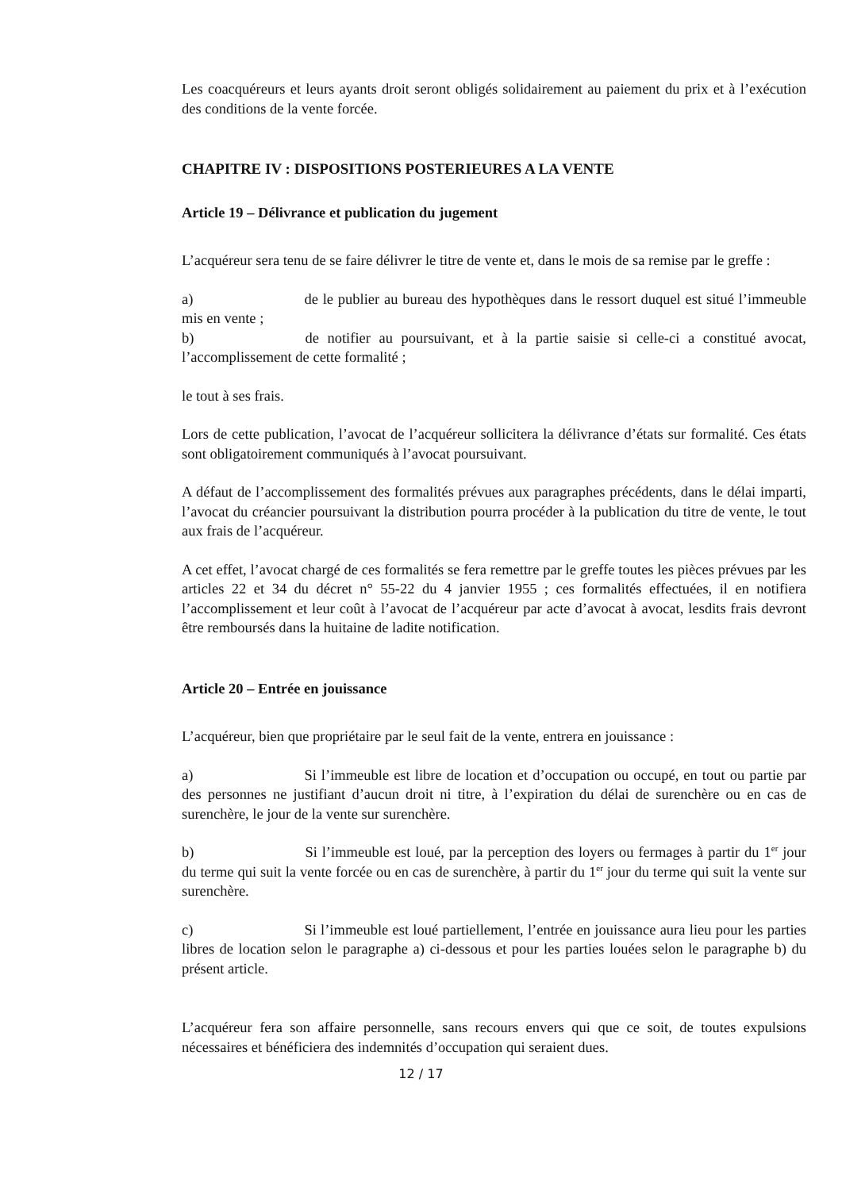Les coacquéreurs et leurs ayants droit seront obligés solidairement au paiement du prix et à l’exécution des conditions de la vente forcée.
CHAPITRE IV : DISPOSITIONS POSTERIEURES A LA VENTE
Article 19 – Délivrance et publication du jugement
L’acquéreur sera tenu de se faire délivrer le titre de vente et, dans le mois de sa remise par le greffe :
a) de le publier au bureau des hypothèques dans le ressort duquel est situé l’immeuble mis en vente ;
b) de notifier au poursuivant, et à la partie saisie si celle-ci a constitué avocat, l’accomplissement de cette formalité ;
le tout à ses frais.
Lors de cette publication, l’avocat de l’acquéreur sollicitera la délivrance d’états sur formalité. Ces états sont obligatoirement communiqués à l’avocat poursuivant.
A défaut de l’accomplissement des formalités prévues aux paragraphes précédents, dans le délai imparti, l’avocat du créancier poursuivant la distribution pourra procéder à la publication du titre de vente, le tout aux frais de l’acquéreur.
A cet effet, l’avocat chargé de ces formalités se fera remettre par le greffe toutes les pièces prévues par les articles 22 et 34 du décret n° 55-22 du 4 janvier 1955 ; ces formalités effectuées, il en notifiera l’accomplissement et leur coût à l’avocat de l’acquéreur par acte d’avocat à avocat, lesdits frais devront être remboursés dans la huitaine de ladite notification.
Article 20 – Entrée en jouissance
L’acquéreur, bien que propriétaire par le seul fait de la vente, entrera en jouissance :
a) Si l’immeuble est libre de location et d’occupation ou occupé, en tout ou partie par des personnes ne justifiant d’aucun droit ni titre, à l’expiration du délai de surenchère ou en cas de surenchère, le jour de la vente sur surenchère.
b) Si l’immeuble est loué, par la perception des loyers ou fermages à partir du 1<sup>er</sup> jour du terme qui suit la vente forcée ou en cas de surenchère, à partir du 1<sup>er</sup> jour du terme qui suit la vente sur surenchère.
c) Si l’immeuble est loué partiellement, l’entrée en jouissance aura lieu pour les parties libres de location selon le paragraphe a) ci-dessous et pour les parties louées selon le paragraphe b) du présent article.
L’acquéreur fera son affaire personnelle, sans recours envers qui que ce soit, de toutes expulsions nécessaires et bénéficiera des indemnités d’occupation qui seraient dues.
12 / 17